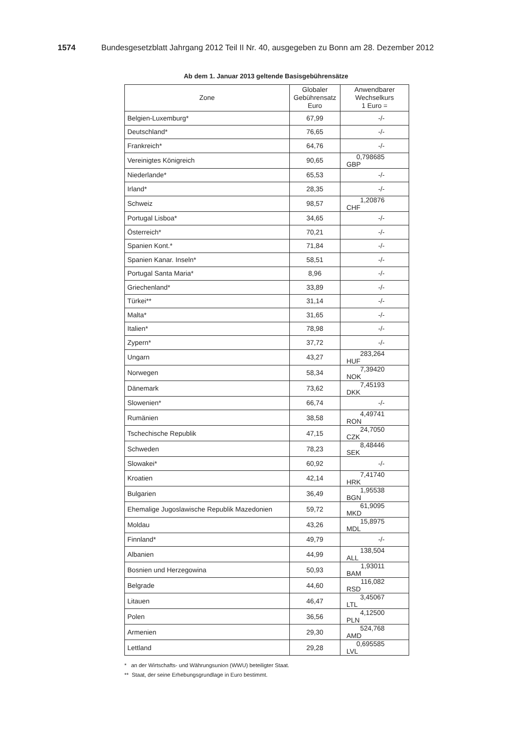1574 Bundesgesetzblatt Jahrgang 2012 Teil II Nr. 40, ausgegeben zu Bonn am 28. Dezember 2012
Ab dem 1. Januar 2013 geltende Basisgebührensätze
| Zone | Globaler Gebührensatz Euro | Anwendbarer Wechselkurs 1 Euro = |
| --- | --- | --- |
| Belgien-Luxemburg* | 67,99 | -/- |
| Deutschland* | 76,65 | -/- |
| Frankreich* | 64,76 | -/- |
| Vereinigtes Königreich | 90,65 | 0,798685 GBP |
| Niederlande* | 65,53 | -/- |
| Irland* | 28,35 | -/- |
| Schweiz | 98,57 | 1,20876 CHF |
| Portugal Lisboa* | 34,65 | -/- |
| Österreich* | 70,21 | -/- |
| Spanien Kont.* | 71,84 | -/- |
| Spanien Kanar. Inseln* | 58,51 | -/- |
| Portugal Santa Maria* | 8,96 | -/- |
| Griechenland* | 33,89 | -/- |
| Türkei** | 31,14 | -/- |
| Malta* | 31,65 | -/- |
| Italien* | 78,98 | -/- |
| Zypern* | 37,72 | -/- |
| Ungarn | 43,27 | 283,264 HUF |
| Norwegen | 58,34 | 7,39420 NOK |
| Dänemark | 73,62 | 7,45193 DKK |
| Slowenien* | 66,74 | -/- |
| Rumänien | 38,58 | 4,49741 RON |
| Tschechische Republik | 47,15 | 24,7050 CZK |
| Schweden | 78,23 | 8,48446 SEK |
| Slowakei* | 60,92 | -/- |
| Kroatien | 42,14 | 7,41740 HRK |
| Bulgarien | 36,49 | 1,95538 BGN |
| Ehemalige Jugoslawische Republik Mazedonien | 59,72 | 61,9095 MKD |
| Moldau | 43,26 | 15,8975 MDL |
| Finnland* | 49,79 | -/- |
| Albanien | 44,99 | 138,504 ALL |
| Bosnien und Herzegowina | 50,93 | 1,93011 BAM |
| Belgrade | 44,60 | 116,082 RSD |
| Litauen | 46,47 | 3,45067 LTL |
| Polen | 36,56 | 4,12500 PLN |
| Armenien | 29,30 | 524,768 AMD |
| Lettland | 29,28 | 0,695585 LVL |
* an der Wirtschafts- und Währungsunion (WWU) beteiligter Staat.
** Staat, der seine Erhebungsgrundlage in Euro bestimmt.